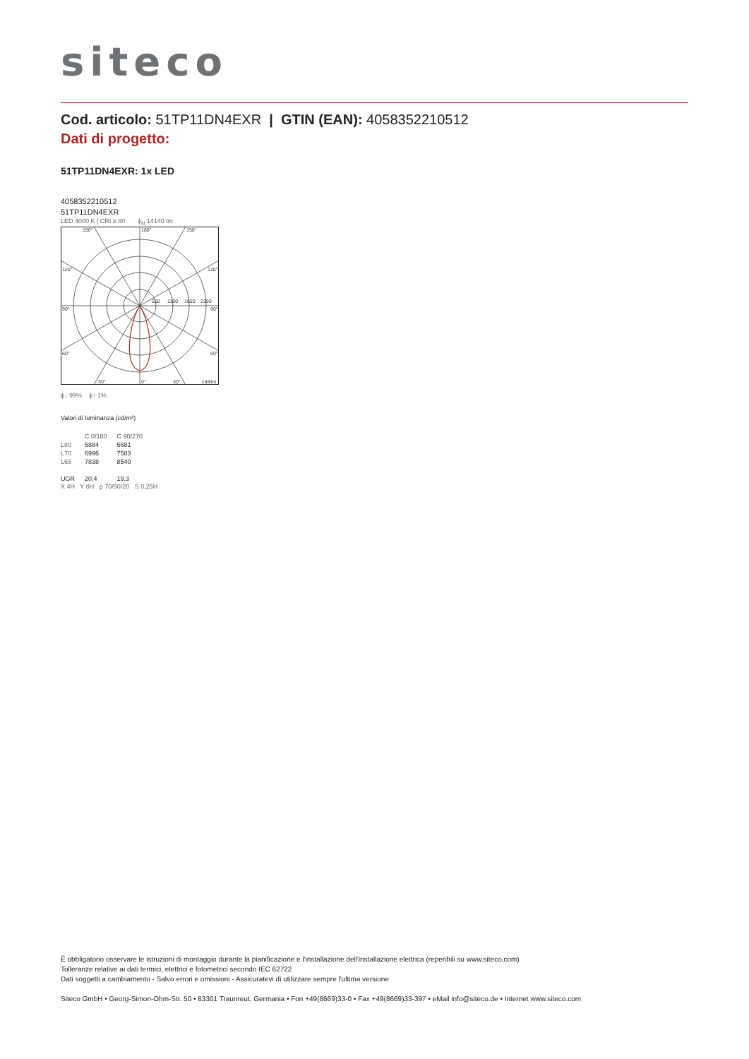siteco
Cod. articolo: 51TP11DN4EXR | GTIN (EAN): 4058352210512
Dati di progetto:
51TP11DN4EXR: 1x LED
4058352210512
51TP11DN4EXR
LED 4000 K | CRI ≥ 80 ϕ<sub>N</sub> 14140 lm
150°
180°
150°
120°
120°
90°
90°
60°
60°
30°
0°
30°
cd/klm
550
1100
1650
2200
ϕ↓ 99% ϕ↑ 1%
Valori di luminanza (cd/m²)
| | C 0/180 | C 90/270 |
| --- | --- | --- |
| L80 | 5884 | 5681 |
| L70 | 6996 | 7583 |
| L65 | 7838 | 8540 |
| UGR | 20,4 | 19,3 |
X 4H Y 8H ρ 70/50/20 S 0,25H
È obbligatorio osservare le istruzioni di montaggio durante la pianificazione e l'installazione dell'installazione elettrica (reperibili su www.siteco.com)
Tolleranze relative ai dati termici, elettrici e fotometrici secondo IEC 62722
Dati soggetti a cambiamento - Salvo errori e omissioni - Assicuratevi di utilizzare sempre l'ultima versione
Siteco GmbH • Georg-Simon-Ohm-Str. 50 • 83301 Traunreut, Germania • Fon +49(8669)33-0 • Fax +49(8669)33-397 • eMail info@siteco.de • Internet www.siteco.com